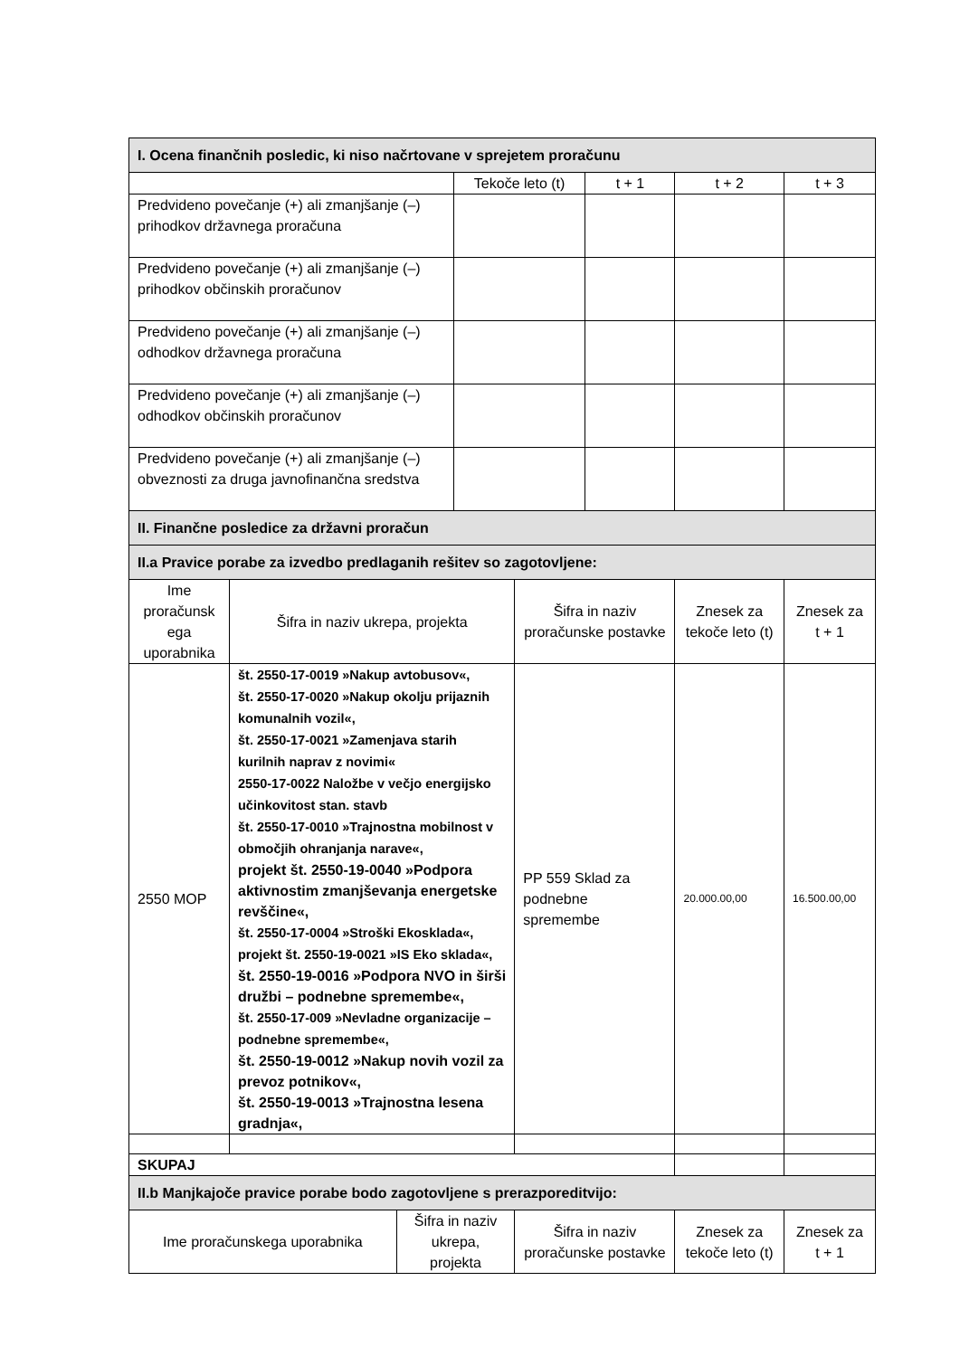| I. Ocena finančnih posledic, ki niso načrtovane v sprejetem proračunu | | | | | | | |
| | | | Tekoče leto (t) | | t + 1 | t + 2 | t + 3 |
| Predvideno povečanje (+) ali zmanjšanje (–) prihodkov državnega proračuna | | | | | | | |
| Predvideno povečanje (+) ali zmanjšanje (–) prihodkov občinskih proračunov | | | | | | | |
| Predvideno povečanje (+) ali zmanjšanje (–) odhodkov državnega proračuna | | | | | | | |
| Predvideno povečanje (+) ali zmanjšanje (–) odhodkov občinskih proračunov | | | | | | | |
| Predvideno povečanje (+) ali zmanjšanje (–) obveznosti za druga javnofinančna sredstva | | | | | | | |
| II. Finančne posledice za državni proračun | | | | | | | |
| II.a Pravice porabe za izvedbo predlaganih rešitev so zagotovljene: | | | | | | | |
| Ime proračunsk ega uporabnika | Šifra in naziv ukrepa, projekta | | | Šifra in naziv proračunske postavke | | Znesek za tekoče leto (t) | Znesek za t + 1 |
| 2550 MOP | št. 2550-17-0019 »Nakup avtobusov«, št. 2550-17-0020 »Nakup okolju prijaznih komunalnih vozil«, št. 2550-17-0021 »Zamenjava starih kurilnih naprav z novimi« 2550-17-0022 Naložbe v večjo energijsko učinkovitost stan. stavb št. 2550-17-0010 »Trajnostna mobilnost v območjih ohranjanja narave«, projekt št. 2550-19-0040 »Podpora aktivnostim zmanjševanja energetske revščine«, št. 2550-17-0004 »Stroški Ekosklada«, projekt št. 2550-19-0021 »IS Eko sklada«, št. 2550-19-0016 »Podpora NVO in širši družbi – podnebne spremembe«, št. 2550-17-009 »Nevladne organizacije – podnebne spremembe«, št. 2550-19-0012 »Nakup novih vozil za prevoz potnikov«, št. 2550-19-0013 »Trajnostna lesena gradnja«, | | | PP 559 Sklad za podnebne spremembe | | 20.000.00,00 | 16.500.00,00 |
| SKUPAJ | | | | | | | |
| II.b Manjkajoče pravice porabe bodo zagotovljene s prerazporeditvijo: | | | | | | | |
| Ime proračunskega uporabnika | | Šifra in naziv ukrepa, projekta | | Šifra in naziv proračunske postavke | | Znesek za tekoče leto (t) | Znesek za t + 1 |